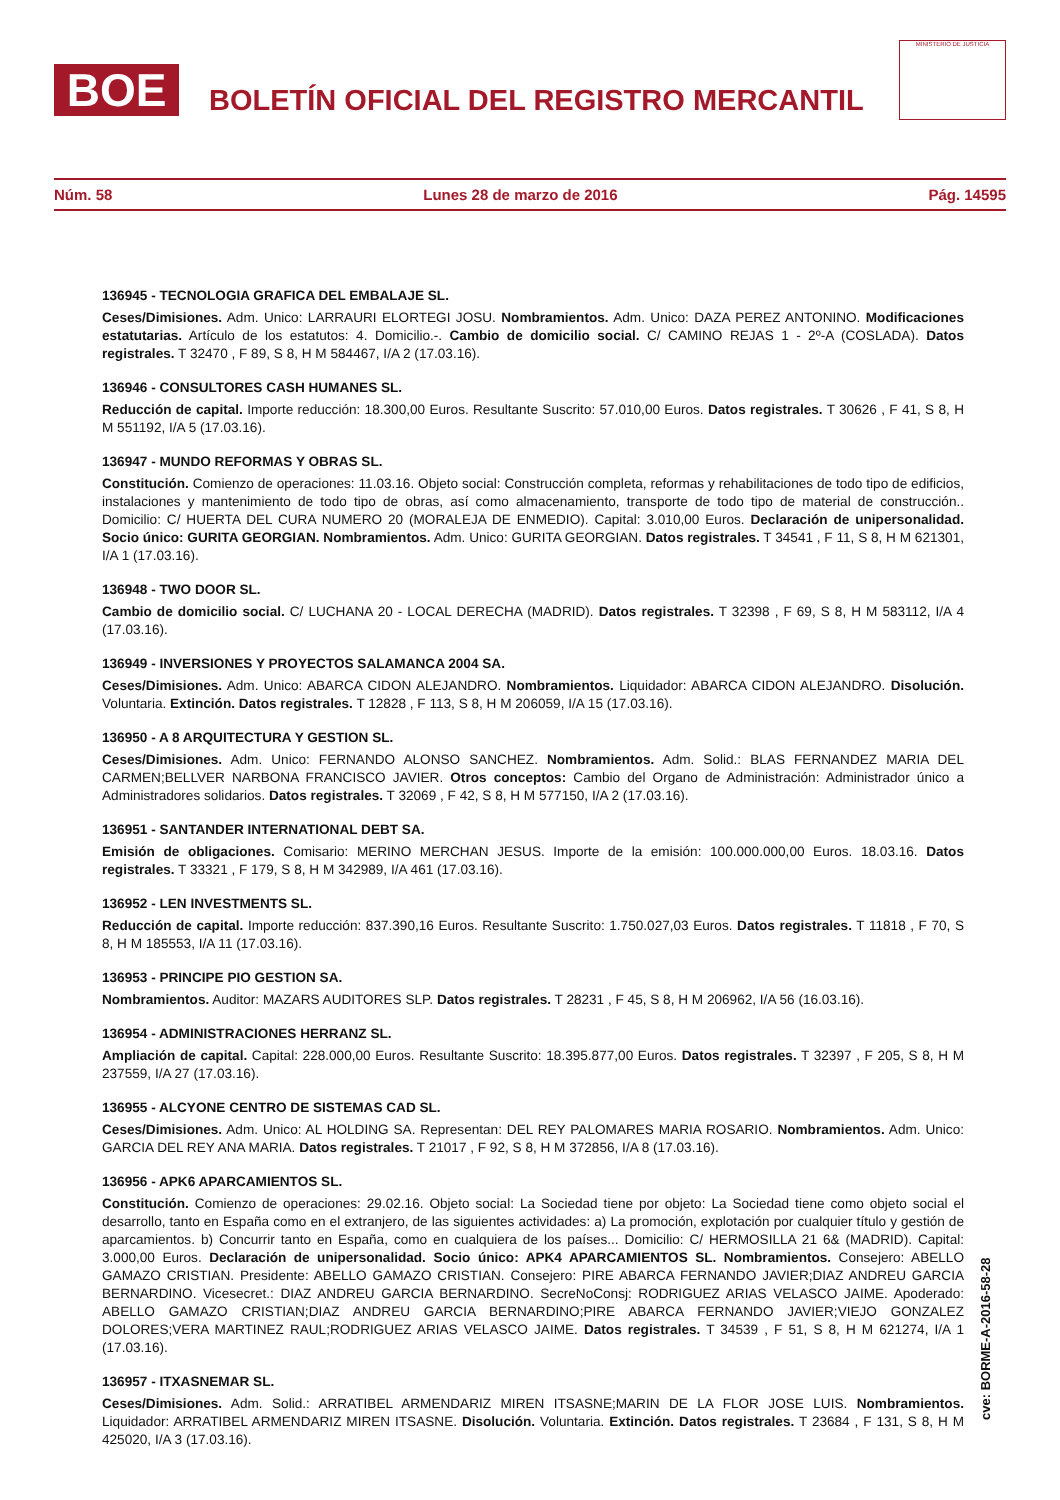BOE
BOLETÍN OFICIAL DEL REGISTRO MERCANTIL
MINISTERIO DE JUSTICIA
Núm. 58 Lunes 28 de marzo de 2016 Pág. 14595
136945 - TECNOLOGIA GRAFICA DEL EMBALAJE SL.
Ceses/Dimisiones. Adm. Unico: LARRAURI ELORTEGI JOSU. Nombramientos. Adm. Unico: DAZA PEREZ ANTONINO. Modificaciones estatutarias. Artículo de los estatutos: 4. Domicilio.-. Cambio de domicilio social. C/ CAMINO REJAS 1 - 2º-A (COSLADA). Datos registrales. T 32470 , F 89, S 8, H M 584467, I/A 2 (17.03.16).
136946 - CONSULTORES CASH HUMANES SL.
Reducción de capital. Importe reducción: 18.300,00 Euros. Resultante Suscrito: 57.010,00 Euros. Datos registrales. T 30626 , F 41, S 8, H M 551192, I/A 5 (17.03.16).
136947 - MUNDO REFORMAS Y OBRAS SL.
Constitución. Comienzo de operaciones: 11.03.16. Objeto social: Construcción completa, reformas y rehabilitaciones de todo tipo de edificios, instalaciones y mantenimiento de todo tipo de obras, así como almacenamiento, transporte de todo tipo de material de construcción.. Domicilio: C/ HUERTA DEL CURA NUMERO 20 (MORALEJA DE ENMEDIO). Capital: 3.010,00 Euros. Declaración de unipersonalidad. Socio único: GURITA GEORGIAN. Nombramientos. Adm. Unico: GURITA GEORGIAN. Datos registrales. T 34541 , F 11, S 8, H M 621301, I/A 1 (17.03.16).
136948 - TWO DOOR SL.
Cambio de domicilio social. C/ LUCHANA 20 - LOCAL DERECHA (MADRID). Datos registrales. T 32398 , F 69, S 8, H M 583112, I/A 4 (17.03.16).
136949 - INVERSIONES Y PROYECTOS SALAMANCA 2004 SA.
Ceses/Dimisiones. Adm. Unico: ABARCA CIDON ALEJANDRO. Nombramientos. Liquidador: ABARCA CIDON ALEJANDRO. Disolución. Voluntaria. Extinción. Datos registrales. T 12828 , F 113, S 8, H M 206059, I/A 15 (17.03.16).
136950 - A 8 ARQUITECTURA Y GESTION SL.
Ceses/Dimisiones. Adm. Unico: FERNANDO ALONSO SANCHEZ. Nombramientos. Adm. Solid.: BLAS FERNANDEZ MARIA DEL CARMEN;BELLVER NARBONA FRANCISCO JAVIER. Otros conceptos: Cambio del Organo de Administración: Administrador único a Administradores solidarios. Datos registrales. T 32069 , F 42, S 8, H M 577150, I/A 2 (17.03.16).
136951 - SANTANDER INTERNATIONAL DEBT SA.
Emisión de obligaciones. Comisario: MERINO MERCHAN JESUS. Importe de la emisión: 100.000.000,00 Euros. 18.03.16. Datos registrales. T 33321 , F 179, S 8, H M 342989, I/A 461 (17.03.16).
136952 - LEN INVESTMENTS SL.
Reducción de capital. Importe reducción: 837.390,16 Euros. Resultante Suscrito: 1.750.027,03 Euros. Datos registrales. T 11818 , F 70, S 8, H M 185553, I/A 11 (17.03.16).
136953 - PRINCIPE PIO GESTION SA.
Nombramientos. Auditor: MAZARS AUDITORES SLP. Datos registrales. T 28231 , F 45, S 8, H M 206962, I/A 56 (16.03.16).
136954 - ADMINISTRACIONES HERRANZ SL.
Ampliación de capital. Capital: 228.000,00 Euros. Resultante Suscrito: 18.395.877,00 Euros. Datos registrales. T 32397 , F 205, S 8, H M 237559, I/A 27 (17.03.16).
136955 - ALCYONE CENTRO DE SISTEMAS CAD SL.
Ceses/Dimisiones. Adm. Unico: AL HOLDING SA. Representan: DEL REY PALOMARES MARIA ROSARIO. Nombramientos. Adm. Unico: GARCIA DEL REY ANA MARIA. Datos registrales. T 21017 , F 92, S 8, H M 372856, I/A 8 (17.03.16).
136956 - APK6 APARCAMIENTOS SL.
Constitución. Comienzo de operaciones: 29.02.16. Objeto social: La Sociedad tiene por objeto: La Sociedad tiene como objeto social el desarrollo, tanto en España como en el extranjero, de las siguientes actividades: a) La promoción, explotación por cualquier título y gestión de aparcamientos. b) Concurrir tanto en España, como en cualquiera de los países... Domicilio: C/ HERMOSILLA 21 6& (MADRID). Capital: 3.000,00 Euros. Declaración de unipersonalidad. Socio único: APK4 APARCAMIENTOS SL. Nombramientos. Consejero: ABELLO GAMAZO CRISTIAN. Presidente: ABELLO GAMAZO CRISTIAN. Consejero: PIRE ABARCA FERNANDO JAVIER;DIAZ ANDREU GARCIA BERNARDINO. Vicesecret.: DIAZ ANDREU GARCIA BERNARDINO. SecreNoConsj: RODRIGUEZ ARIAS VELASCO JAIME. Apoderado: ABELLO GAMAZO CRISTIAN;DIAZ ANDREU GARCIA BERNARDINO;PIRE ABARCA FERNANDO JAVIER;VIEJO GONZALEZ DOLORES;VERA MARTINEZ RAUL;RODRIGUEZ ARIAS VELASCO JAIME. Datos registrales. T 34539 , F 51, S 8, H M 621274, I/A 1 (17.03.16).
136957 - ITXASNEMAR SL.
Ceses/Dimisiones. Adm. Solid.: ARRATIBEL ARMENDARIZ MIREN ITSASNE;MARIN DE LA FLOR JOSE LUIS. Nombramientos. Liquidador: ARRATIBEL ARMENDARIZ MIREN ITSASNE. Disolución. Voluntaria. Extinción. Datos registrales. T 23684 , F 131, S 8, H M 425020, I/A 3 (17.03.16).
cve: BORME-A-2016-58-28